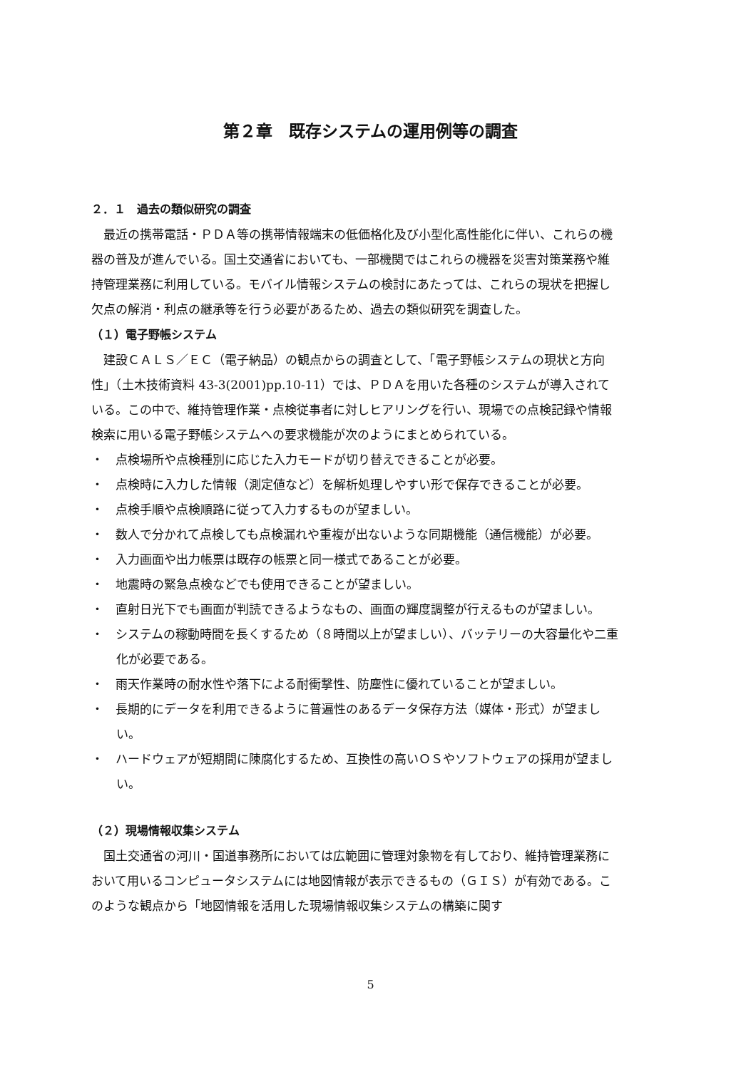第２章　既存システムの運用例等の調査
２．１　過去の類似研究の調査
最近の携帯電話・ＰＤＡ等の携帯情報端末の低価格化及び小型化高性能化に伴い、これらの機器の普及が進んでいる。国土交通省においても、一部機関ではこれらの機器を災害対策業務や維持管理業務に利用している。モバイル情報システムの検討にあたっては、これらの現状を把握し欠点の解消・利点の継承等を行う必要があるため、過去の類似研究を調査した。
（１）電子野帳システム
建設ＣＡＬＳ／ＥＣ（電子納品）の観点からの調査として、「電子野帳システムの現状と方向性」（土木技術資料 43-3(2001)pp.10-11）では、ＰＤＡを用いた各種のシステムが導入されている。この中で、維持管理作業・点検従事者に対しヒアリングを行い、現場での点検記録や情報検索に用いる電子野帳システムへの要求機能が次のようにまとめられている。
・　点検場所や点検種別に応じた入力モードが切り替えできることが必要。
・　点検時に入力した情報（測定値など）を解析処理しやすい形で保存できることが必要。
・　点検手順や点検順路に従って入力するものが望ましい。
・　数人で分かれて点検しても点検漏れや重複が出ないような同期機能（通信機能）が必要。
・　入力画面や出力帳票は既存の帳票と同一様式であることが必要。
・　地震時の緊急点検などでも使用できることが望ましい。
・　直射日光下でも画面が判読できるようなもの、画面の輝度調整が行えるものが望ましい。
・　システムの稼動時間を長くするため（８時間以上が望ましい）、バッテリーの大容量化や二重化が必要である。
・　雨天作業時の耐水性や落下による耐衝撃性、防塵性に優れていることが望ましい。
・　長期的にデータを利用できるように普遍性のあるデータ保存方法（媒体・形式）が望ましい。
・　ハードウェアが短期間に陳腐化するため、互換性の高いＯＳやソフトウェアの採用が望ましい。
（２）現場情報収集システム
国土交通省の河川・国道事務所においては広範囲に管理対象物を有しており、維持管理業務において用いるコンピュータシステムには地図情報が表示できるもの（ＧＩＳ）が有効である。このような観点から「地図情報を活用した現場情報収集システムの構築に関す
5